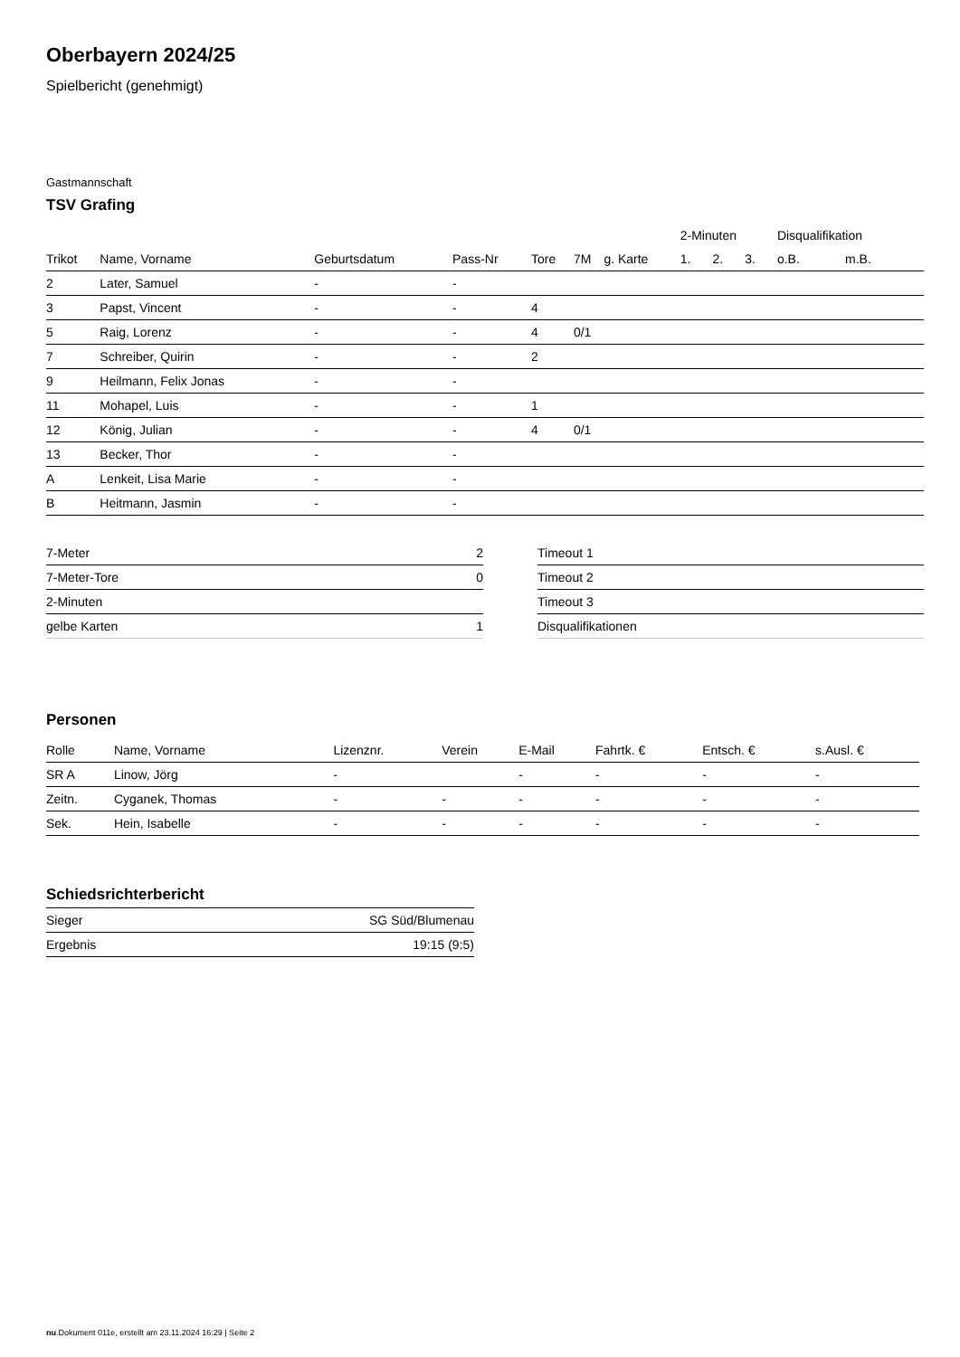Oberbayern 2024/25
Spielbericht (genehmigt)
Gastmannschaft
TSV Grafing
| | | | | | | | 2-Minuten | | | Disqualifikation | |
| --- | --- | --- | --- | --- | --- | --- | --- | --- | --- | --- | --- |
| Trikot | Name, Vorname | Geburtsdatum | Pass-Nr | Tore | 7M | g. Karte | 1. | 2. | 3. | o.B. | m.B. |
| 2 | Later, Samuel | - | - | | | | | | | | |
| 3 | Papst, Vincent | - | - | 4 | | | | | | | |
| 5 | Raig, Lorenz | - | - | 4 | 0/1 | | | | | | |
| 7 | Schreiber, Quirin | - | - | 2 | | | | | | | |
| 9 | Heilmann, Felix Jonas | - | - | | | | | | | | |
| 11 | Mohapel, Luis | - | - | 1 | | | | | | | |
| 12 | König, Julian | - | - | 4 | 0/1 | | | | | | |
| 13 | Becker, Thor | - | - | | | | | | | | |
| A | Lenkeit, Lisa Marie | - | - | | | | | | | | |
| B | Heitmann, Jasmin | - | - | | | | | | | | |
| 7-Meter | 2 |
| 7-Meter-Tore | 0 |
| 2-Minuten | |
| gelbe Karten | 1 |
| Timeout 1 |
| Timeout 2 |
| Timeout 3 |
| Disqualifikationen |
Personen
| Rolle | Name, Vorname | Lizenznr. | Verein | E-Mail | Fahrtk. € | Entsch. € | s.Ausl. € |
| --- | --- | --- | --- | --- | --- | --- | --- |
| SR A | Linow, Jörg | - | | - | - | - | - |
| Zeitn. | Cyganek, Thomas | - | - | - | - | - | - |
| Sek. | Hein, Isabelle | - | - | - | - | - | - |
Schiedsrichterbericht
| Sieger | SG Süd/Blumenau |
| Ergebnis | 19:15 (9:5) |
nu.Dokument 011e, erstellt am 23.11.2024 16:29 | Seite 2